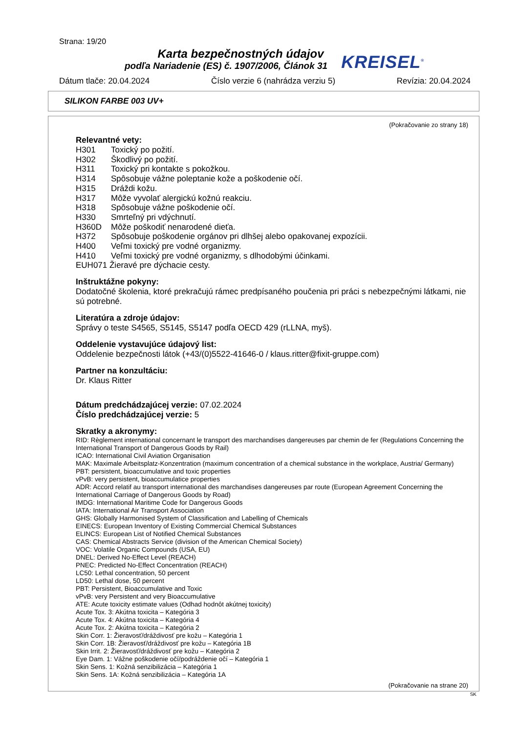Strana: 19/20
Karta bezpečnostných údajov
podľa Nariadenie (ES) č. 1907/2006, Článok 31
KREISEL<sup>®</sup>
Dátum tlače: 20.04.2024 Číslo verzie 6 (nahrádza verziu 5) Revízia: 20.04.2024
SILIKON FARBE 003 UV+
(Pokračovanie zo strany 18)
Relevantné vety:
H301 Toxický po požití.
H302 Škodlivý po požití.
H311 Toxický pri kontakte s pokožkou.
H314 Spôsobuje vážne poleptanie kože a poškodenie očí.
H315 Dráždi kožu.
H317 Môže vyvolať alergickú kožnú reakciu.
H318 Spôsobuje vážne poškodenie očí.
H330 Smrteľný pri vdýchnutí.
H360D Môže poškodiť nenarodené dieťa.
H372 Spôsobuje poškodenie orgánov pri dlhšej alebo opakovanej expozícii.
H400 Veľmi toxický pre vodné organizmy.
H410 Veľmi toxický pre vodné organizmy, s dlhodobými účinkami.
EUH071 Žieravé pre dýchacie cesty.
Inštruktážne pokyny:
Dodatočné školenia, ktoré prekračujú rámec predpísaného poučenia pri práci s nebezpečnými látkami, nie sú potrebné.
Literatúra a zdroje údajov:
Správy o teste S4565, S5145, S5147 podľa OECD 429 (rLLNA, myš).
Oddelenie vystavujúce údajový list:
Oddelenie bezpečnosti látok (+43/(0)5522-41646-0 / klaus.ritter@fixit-gruppe.com)
Partner na konzultáciu:
Dr. Klaus Ritter
Dátum predchádzajúcej verzie: 07.02.2024
Číslo predchádzajúcej verzie: 5
Skratky a akronymy:
RID: Règlement international concernant le transport des marchandises dangereuses par chemin de fer (Regulations Concerning the International Transport of Dangerous Goods by Rail)
ICAO: International Civil Aviation Organisation
MAK: Maximale Arbeitsplatz-Konzentration (maximum concentration of a chemical substance in the workplace, Austria/ Germany)
PBT: persistent, bioaccumulative and toxic properties
vPvB: very persistent, bioaccumulatice properties
ADR: Accord relatif au transport international des marchandises dangereuses par route (European Agreement Concerning the International Carriage of Dangerous Goods by Road)
IMDG: International Maritime Code for Dangerous Goods
IATA: International Air Transport Association
GHS: Globally Harmonised System of Classification and Labelling of Chemicals
EINECS: European Inventory of Existing Commercial Chemical Substances
ELINCS: European List of Notified Chemical Substances
CAS: Chemical Abstracts Service (division of the American Chemical Society)
VOC: Volatile Organic Compounds (USA, EU)
DNEL: Derived No-Effect Level (REACH)
PNEC: Predicted No-Effect Concentration (REACH)
LC50: Lethal concentration, 50 percent
LD50: Lethal dose, 50 percent
PBT: Persistent, Bioaccumulative and Toxic
vPvB: very Persistent and very Bioaccumulative
ATE: Acute toxicity estimate values (Odhad hodnôt akútnej toxicity)
Acute Tox. 3: Akútna toxicita – Kategória 3
Acute Tox. 4: Akútna toxicita – Kategória 4
Acute Tox. 2: Akútna toxicita – Kategória 2
Skin Corr. 1: Žieravosť/dráždivosť pre kožu – Kategória 1
Skin Corr. 1B: Žieravosť/dráždivosť pre kožu – Kategória 1B
Skin Irrit. 2: Žieravosť/dráždivosť pre kožu – Kategória 2
Eye Dam. 1: Vážne poškodenie očí/podráždenie očí – Kategória 1
Skin Sens. 1: Kožná senzibilizácia – Kategória 1
Skin Sens. 1A: Kožná senzibilizácia – Kategória 1A
(Pokračovanie na strane 20)
SK